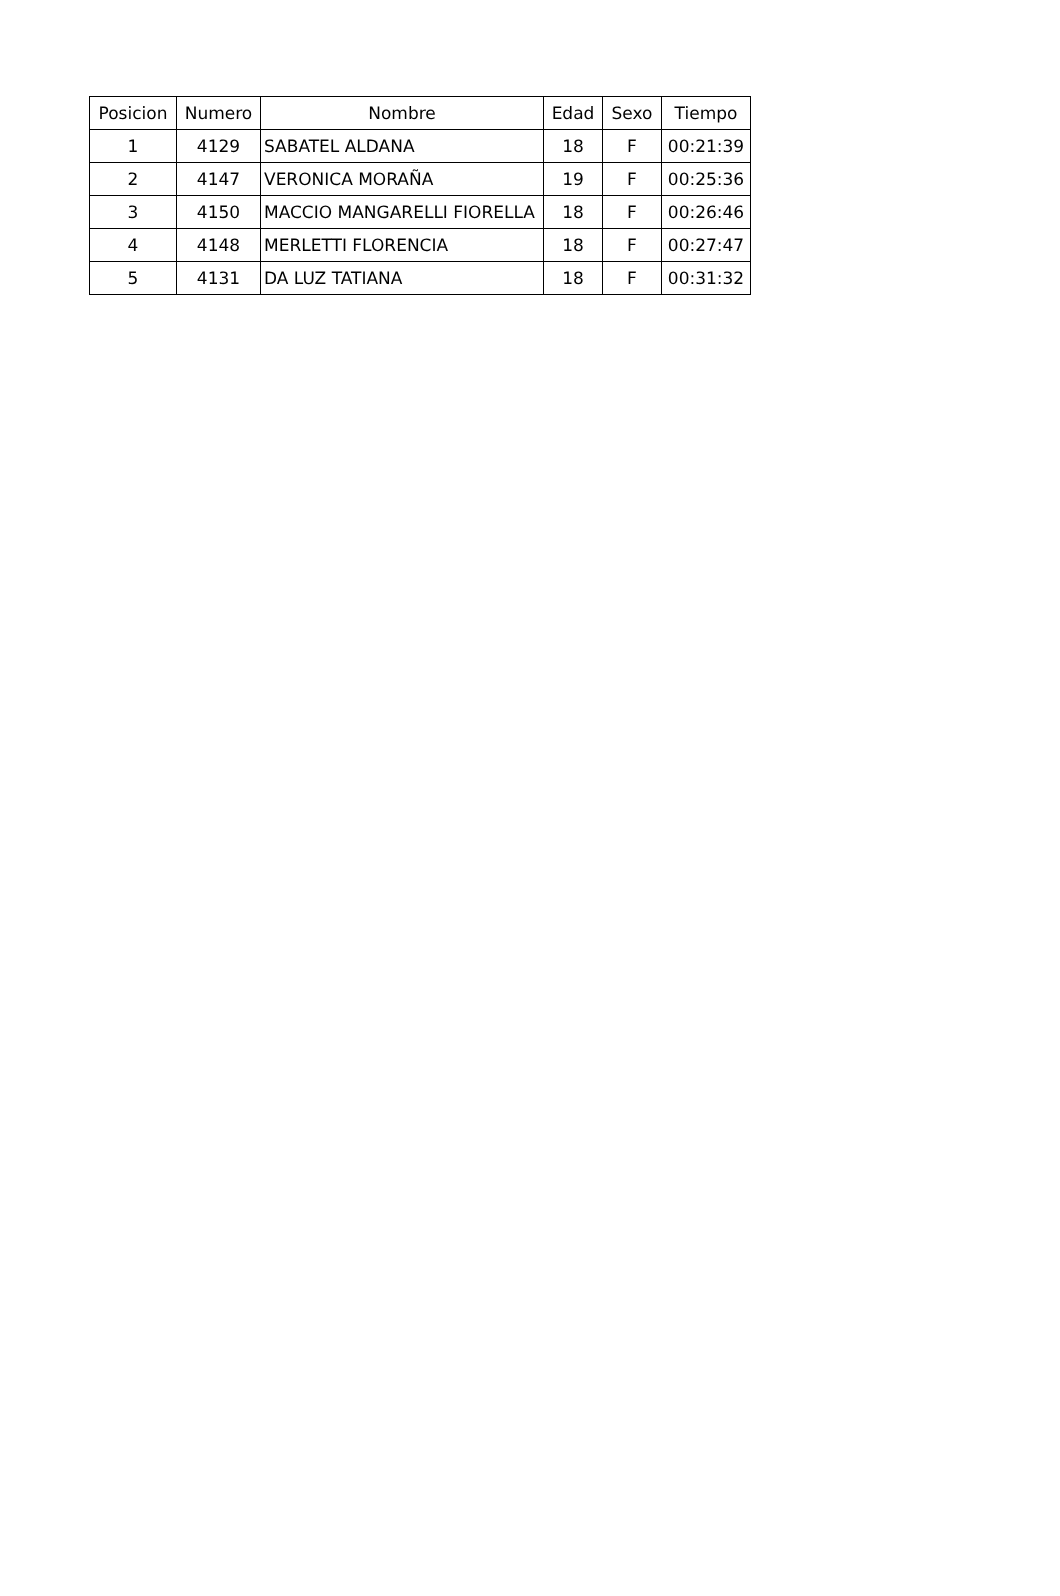| Posicion | Numero | Nombre | Edad | Sexo | Tiempo |
| --- | --- | --- | --- | --- | --- |
| 1 | 4129 | SABATEL ALDANA | 18 | F | 00:21:39 |
| 2 | 4147 | VERONICA MORAÑA | 19 | F | 00:25:36 |
| 3 | 4150 | MACCIO MANGARELLI FIORELLA | 18 | F | 00:26:46 |
| 4 | 4148 | MERLETTI FLORENCIA | 18 | F | 00:27:47 |
| 5 | 4131 | DA LUZ TATIANA | 18 | F | 00:31:32 |